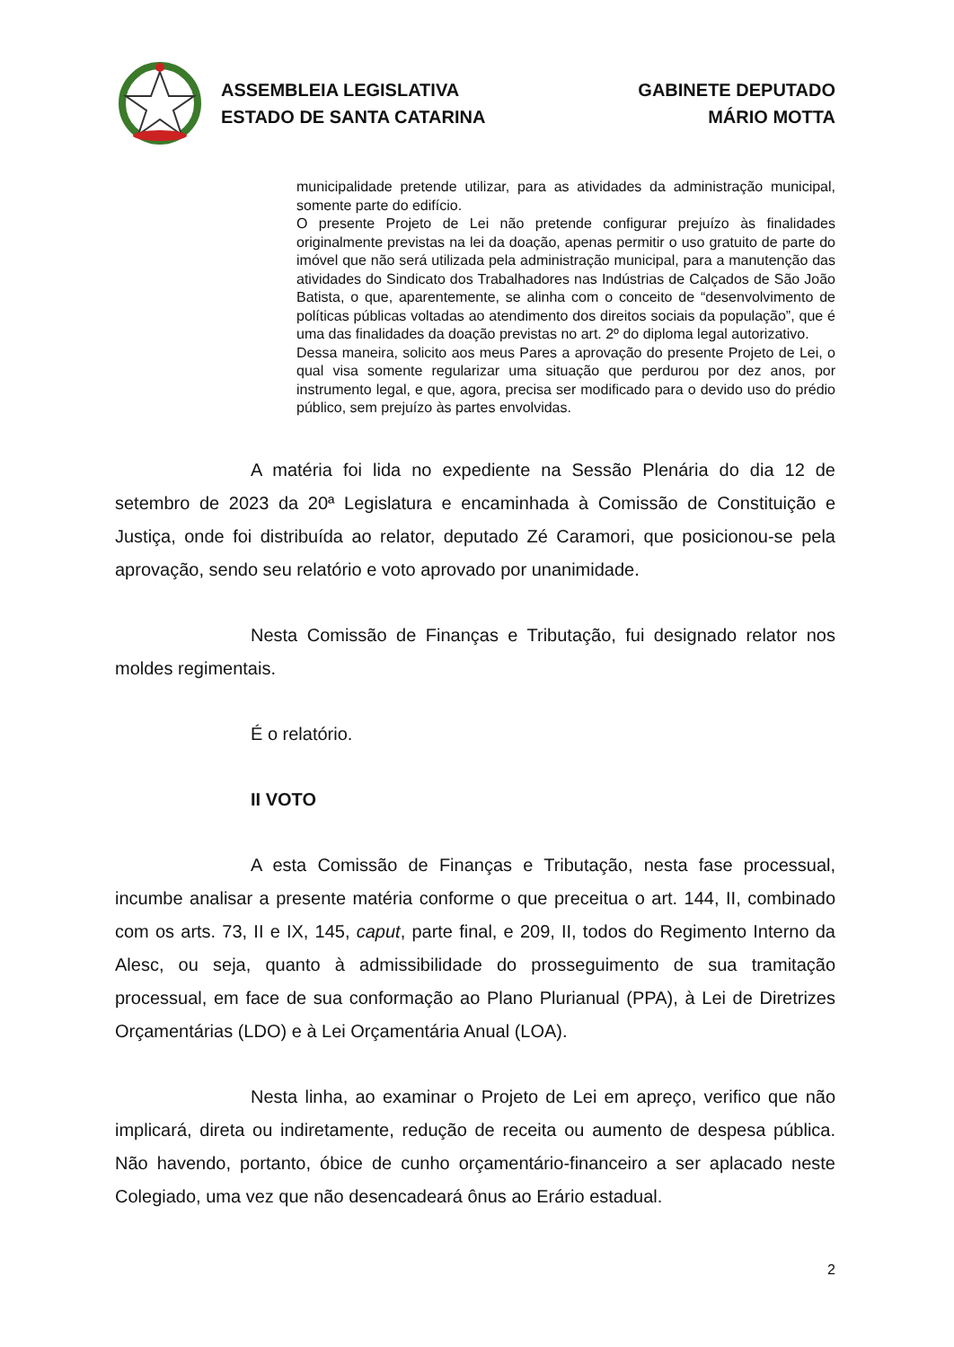ASSEMBLEIA LEGISLATIVA
ESTADO DE SANTA CATARINA
GABINETE DEPUTADO
MÁRIO MOTTA
municipalidade pretende utilizar, para as atividades da administração municipal, somente parte do edifício.
O presente Projeto de Lei não pretende configurar prejuízo às finalidades originalmente previstas na lei da doação, apenas permitir o uso gratuito de parte do imóvel que não será utilizada pela administração municipal, para a manutenção das atividades do Sindicato dos Trabalhadores nas Indústrias de Calçados de São João Batista, o que, aparentemente, se alinha com o conceito de “desenvolvimento de políticas públicas voltadas ao atendimento dos direitos sociais da população”, que é uma das finalidades da doação previstas no art. 2º do diploma legal autorizativo.
Dessa maneira, solicito aos meus Pares a aprovação do presente Projeto de Lei, o qual visa somente regularizar uma situação que perdurou por dez anos, por instrumento legal, e que, agora, precisa ser modificado para o devido uso do prédio público, sem prejuízo às partes envolvidas.
A matéria foi lida no expediente na Sessão Plenária do dia 12 de setembro de 2023 da 20ª Legislatura e encaminhada à Comissão de Constituição e Justiça, onde foi distribuída ao relator, deputado Zé Caramori, que posicionou-se pela aprovação, sendo seu relatório e voto aprovado por unanimidade.
Nesta Comissão de Finanças e Tributação, fui designado relator nos moldes regimentais.
É o relatório.
II VOTO
A esta Comissão de Finanças e Tributação, nesta fase processual, incumbe analisar a presente matéria conforme o que preceitua o art. 144, II, combinado com os arts. 73, II e IX, 145, caput, parte final, e 209, II, todos do Regimento Interno da Alesc, ou seja, quanto à admissibilidade do prosseguimento de sua tramitação processual, em face de sua conformação ao Plano Plurianual (PPA), à Lei de Diretrizes Orçamentárias (LDO) e à Lei Orçamentária Anual (LOA).
Nesta linha, ao examinar o Projeto de Lei em apreço, verifico que não implicará, direta ou indiretamente, redução de receita ou aumento de despesa pública. Não havendo, portanto, óbice de cunho orçamentário-financeiro a ser aplacado neste Colegiado, uma vez que não desencadeará ônus ao Erário estadual.
2